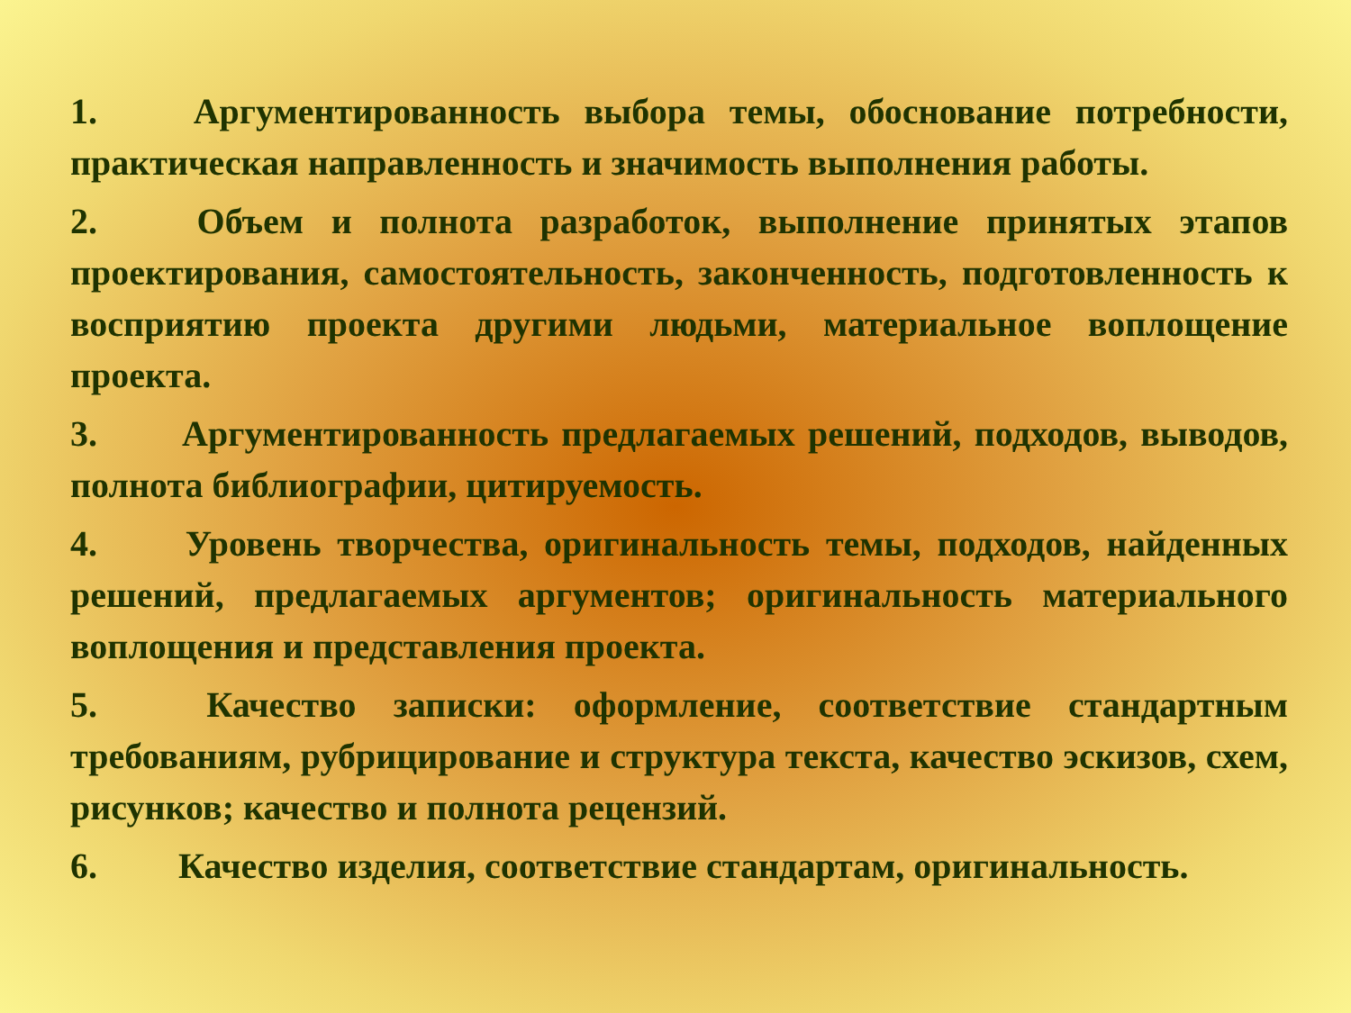1. Аргументированность выбора темы, обоснование потребности, практическая направленность и значимость выполнения работы.
2. Объем и полнота разработок, выполнение принятых этапов проектирования, самостоятельность, законченность, подготовленность к восприятию проекта другими людьми, материальное воплощение проекта.
3. Аргументированность предлагаемых решений, подходов, выводов, полнота библиографии, цитируемость.
4. Уровень творчества, оригинальность темы, подходов, найденных решений, предлагаемых аргументов; оригинальность материального воплощения и представления проекта.
5. Качество записки: оформление, соответствие стандартным требованиям, рубрицирование и структура текста, качество эскизов, схем, рисунков; качество и полнота рецензий.
6. Качество изделия, соответствие стандартам, оригинальность.